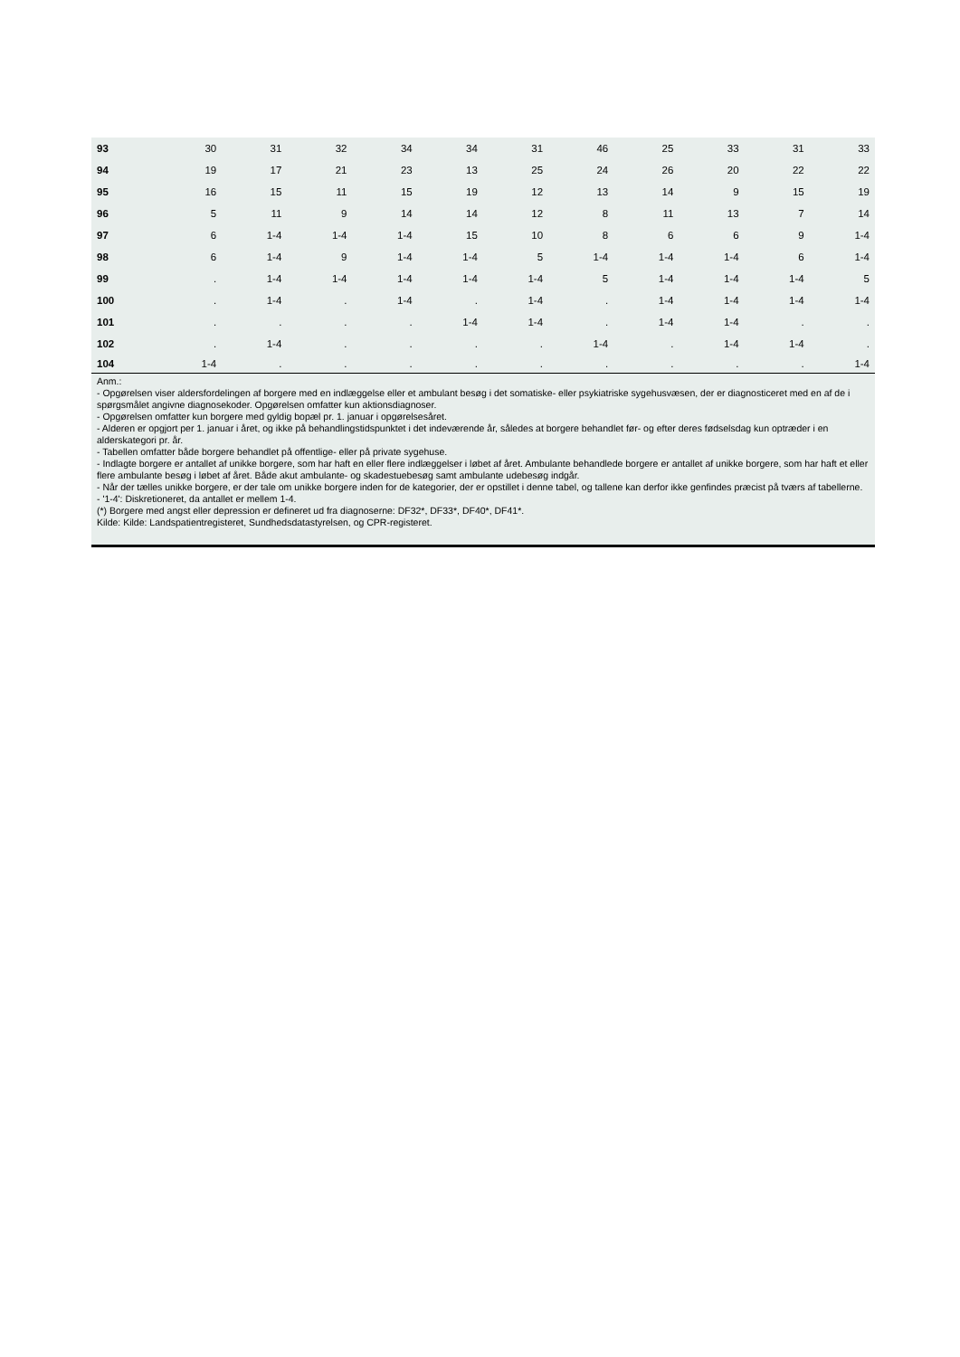| 93 | 30 | 31 | 32 | 34 | 34 | 31 | 46 | 25 | 33 | 31 | 33 |
| 94 | 19 | 17 | 21 | 23 | 13 | 25 | 24 | 26 | 20 | 22 | 22 |
| 95 | 16 | 15 | 11 | 15 | 19 | 12 | 13 | 14 | 9 | 15 | 19 |
| 96 | 5 | 11 | 9 | 14 | 14 | 12 | 8 | 11 | 13 | 7 | 14 |
| 97 | 6 | 1-4 | 1-4 | 1-4 | 15 | 10 | 8 | 6 | 6 | 9 | 1-4 |
| 98 | 6 | 1-4 | 9 | 1-4 | 1-4 | 5 | 1-4 | 1-4 | 1-4 | 6 | 1-4 |
| 99 | . | 1-4 | 1-4 | 1-4 | 1-4 | 1-4 | 5 | 1-4 | 1-4 | 1-4 | 5 |
| 100 | . | 1-4 | . | 1-4 | . | 1-4 | . | 1-4 | 1-4 | 1-4 | 1-4 |
| 101 | . | . | . | . | 1-4 | 1-4 | . | 1-4 | 1-4 | . | . |
| 102 | . | 1-4 | . | . | . | . | 1-4 | . | 1-4 | 1-4 | . |
| 104 | 1-4 | . | . | . | . | . | . | . | . | . | 1-4 |
Anm.:
- Opgørelsen viser aldersfordelingen af borgere med en indlæggelse eller et ambulant besøg i det somatiske- eller psykiatriske sygehusvæsen, der er diagnosticeret med en af de i spørgsmålet angivne diagnosekoder. Opgørelsen omfatter kun aktionsdiagnoser.
- Opgørelsen omfatter kun borgere med gyldig bopæl pr. 1. januar i opgørelsesåret.
- Alderen er opgjort per 1. januar i året, og ikke på behandlingstidspunktet i det indeværende år, således at borgere behandlet før- og efter deres fødselsdag kun optræder i en alderskategori pr. år.
- Tabellen omfatter både borgere behandlet på offentlige- eller på private sygehuse.
- Indlagte borgere er antallet af unikke borgere, som har haft en eller flere indlæggelser i løbet af året. Ambulante behandlede borgere er antallet af unikke borgere, som har haft et eller flere ambulante besøg i løbet af året. Både akut ambulante- og skadestuebesøg samt ambulante udebesøg indgår.
- Når der tælles unikke borgere, er der tale om unikke borgere inden for de kategorier, der er opstillet i denne tabel, og tallene kan derfor ikke genfindes præcist på tværs af tabellerne.
- '1-4': Diskretioneret, da antallet er mellem 1-4.
(*) Borgere med angst eller depression er defineret ud fra diagnoserne: DF32*, DF33*, DF40*, DF41*.
Kilde: Kilde: Landspatientregisteret, Sundhedsdatastyrelsen, og CPR-registeret.